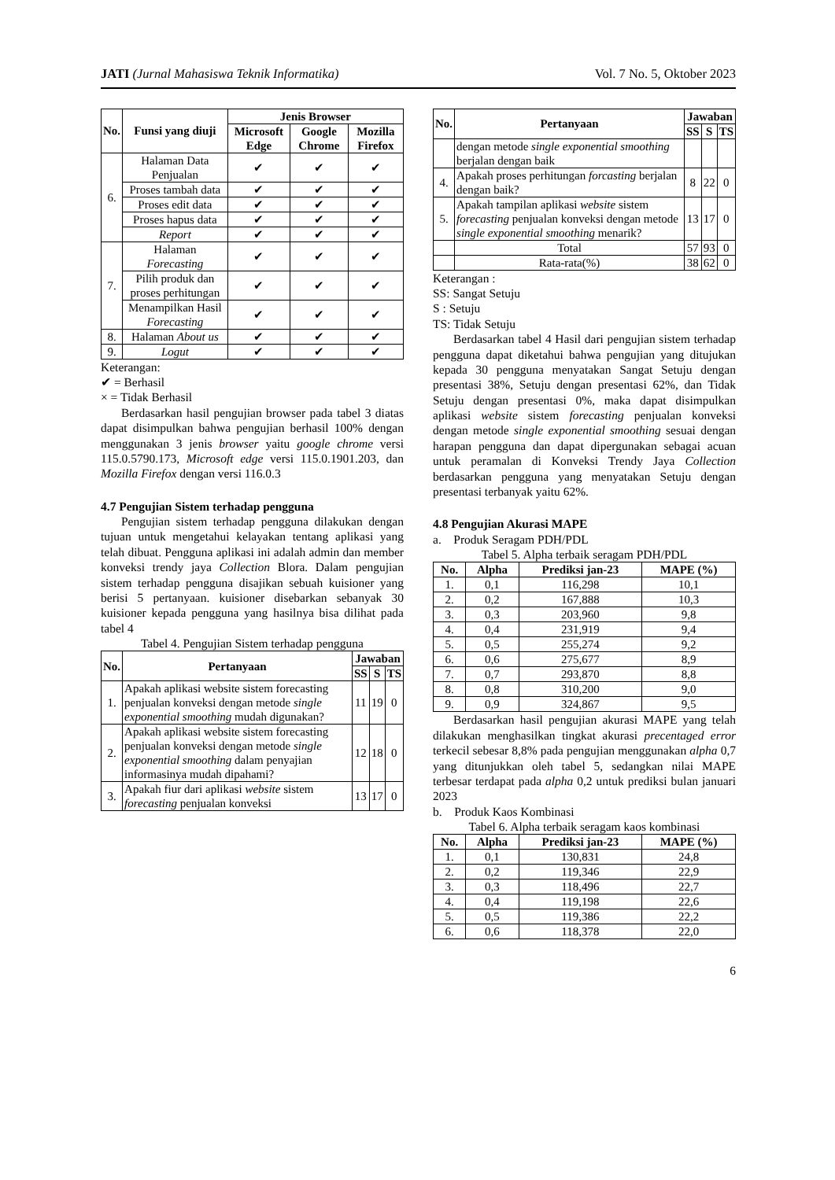JATI (Jurnal Mahasiswa Teknik Informatika)
Vol. 7 No. 5, Oktober 2023
| No. | Funsi yang diuji | Jenis Browser | | |
| --- | --- | --- | --- | --- |
| | | Microsoft Edge | Google Chrome | Mozilla Firefox |
| 6. | Halaman Data Penjualan | ✔ | ✔ | ✔ |
| | Proses tambah data | ✔ | ✔ | ✔ |
| | Proses edit data | ✔ | ✔ | ✔ |
| | Proses hapus data | ✔ | ✔ | ✔ |
| | Report | ✔ | ✔ | ✔ |
| 7. | Halaman Forecasting | ✔ | ✔ | ✔ |
| | Pilih produk dan proses perhitungan | ✔ | ✔ | ✔ |
| | Menampilkan Hasil Forecasting | ✔ | ✔ | ✔ |
| 8. | Halaman About us | ✔ | ✔ | ✔ |
| 9. | Logut | ✔ | ✔ | ✔ |
Keterangan:
✔ = Berhasil
× = Tidak Berhasil
Berdasarkan hasil pengujian browser pada tabel 3 diatas dapat disimpulkan bahwa pengujian berhasil 100% dengan menggunakan 3 jenis browser yaitu google chrome versi 115.0.5790.173, Microsoft edge versi 115.0.1901.203, dan Mozilla Firefox dengan versi 116.0.3
4.7 Pengujian Sistem terhadap pengguna
Pengujian sistem terhadap pengguna dilakukan dengan tujuan untuk mengetahui kelayakan tentang aplikasi yang telah dibuat. Pengguna aplikasi ini adalah admin dan member konveksi trendy jaya Collection Blora. Dalam pengujian sistem terhadap pengguna disajikan sebuah kuisioner yang berisi 5 pertanyaan. kuisioner disebarkan sebanyak 30 kuisioner kepada pengguna yang hasilnya bisa dilihat pada tabel 4
Tabel 4. Pengujian Sistem terhadap pengguna
| No. | Pertanyaan | Jawaban | | |
| --- | --- | --- | --- | --- |
| | | SS | S | TS |
| 1. | Apakah aplikasi website sistem forecasting penjualan konveksi dengan metode single exponential smoothing mudah digunakan? | 11 | 19 | 0 |
| 2. | Apakah aplikasi website sistem forecasting penjualan konveksi dengan metode single exponential smoothing dalam penyajian informasinya mudah dipahami? | 12 | 18 | 0 |
| 3. | Apakah fiur dari aplikasi website sistem forecasting penjualan konveksi | 13 | 17 | 0 |
| No. | Pertanyaan | Jawaban | | |
| --- | --- | --- | --- | --- |
| | | SS | S | TS |
| | dengan metode single exponential smoothing berjalan dengan baik | | | |
| 4. | Apakah proses perhitungan forcasting berjalan dengan baik? | 8 | 22 | 0 |
| 5. | Apakah tampilan aplikasi website sistem forecasting penjualan konveksi dengan metode single exponential smoothing menarik? | 13 | 17 | 0 |
| | Total | 57 | 93 | 0 |
| | Rata-rata(%) | 38 | 62 | 0 |
Keterangan :
SS: Sangat Setuju
S : Setuju
TS: Tidak Setuju
Berdasarkan tabel 4 Hasil dari pengujian sistem terhadap pengguna dapat diketahui bahwa pengujian yang ditujukan kepada 30 pengguna menyatakan Sangat Setuju dengan presentasi 38%, Setuju dengan presentasi 62%, dan Tidak Setuju dengan presentasi 0%, maka dapat disimpulkan aplikasi website sistem forecasting penjualan konveksi dengan metode single exponential smoothing sesuai dengan harapan pengguna dan dapat dipergunakan sebagai acuan untuk peramalan di Konveksi Trendy Jaya Collection berdasarkan pengguna yang menyatakan Setuju dengan presentasi terbanyak yaitu 62%.
4.8 Pengujian Akurasi MAPE
a. Produk Seragam PDH/PDL
Tabel 5. Alpha terbaik seragam PDH/PDL
| No. | Alpha | Prediksi jan-23 | MAPE (%) |
| --- | --- | --- | --- |
| 1. | 0,1 | 116,298 | 10,1 |
| 2. | 0,2 | 167,888 | 10,3 |
| 3. | 0,3 | 203,960 | 9,8 |
| 4. | 0,4 | 231,919 | 9,4 |
| 5. | 0,5 | 255,274 | 9,2 |
| 6. | 0,6 | 275,677 | 8,9 |
| 7. | 0,7 | 293,870 | 8,8 |
| 8. | 0,8 | 310,200 | 9,0 |
| 9. | 0,9 | 324,867 | 9,5 |
Berdasarkan hasil pengujian akurasi MAPE yang telah dilakukan menghasilkan tingkat akurasi precentaged error terkecil sebesar 8,8% pada pengujian menggunakan alpha 0,7 yang ditunjukkan oleh tabel 5, sedangkan nilai MAPE terbesar terdapat pada alpha 0,2 untuk prediksi bulan januari 2023
b. Produk Kaos Kombinasi
Tabel 6. Alpha terbaik seragam kaos kombinasi
| No. | Alpha | Prediksi jan-23 | MAPE (%) |
| --- | --- | --- | --- |
| 1. | 0,1 | 130,831 | 24,8 |
| 2. | 0,2 | 119,346 | 22,9 |
| 3. | 0,3 | 118,496 | 22,7 |
| 4. | 0,4 | 119,198 | 22,6 |
| 5. | 0,5 | 119,386 | 22,2 |
| 6. | 0,6 | 118,378 | 22,0 |
6